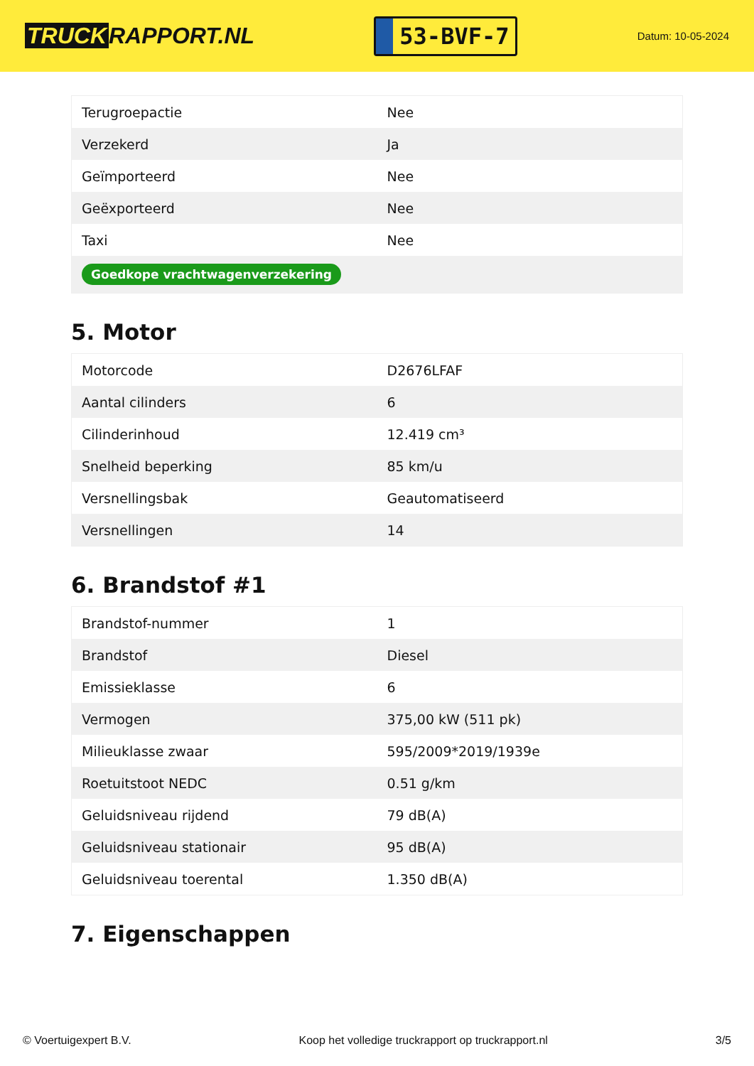TRUCK RAPPORT.NL
53-BVF-7
Datum: 10-05-2024
| Terugroepactie | Nee |
| Verzekerd | Ja |
| Geïmporteerd | Nee |
| Geëxporteerd | Nee |
| Taxi | Nee |
| Goedkope vrachtwagenverzekering | |
5. Motor
| Motorcode | D2676LFAF |
| Aantal cilinders | 6 |
| Cilinderinhoud | 12.419 cm³ |
| Snelheid beperking | 85 km/u |
| Versnellingsbak | Geautomatiseerd |
| Versnellingen | 14 |
6. Brandstof #1
| Brandstof-nummer | 1 |
| Brandstof | Diesel |
| Emissieklasse | 6 |
| Vermogen | 375,00 kW (511 pk) |
| Milieuklasse zwaar | 595/2009*2019/1939e |
| Roetuitstoot NEDC | 0.51 g/km |
| Geluidsniveau rijdend | 79 dB(A) |
| Geluidsniveau stationair | 95 dB(A) |
| Geluidsniveau toerental | 1.350 dB(A) |
7. Eigenschappen
© Voertuigexpert B.V. Koop het volledige truckrapport op truckrapport.nl 3/5